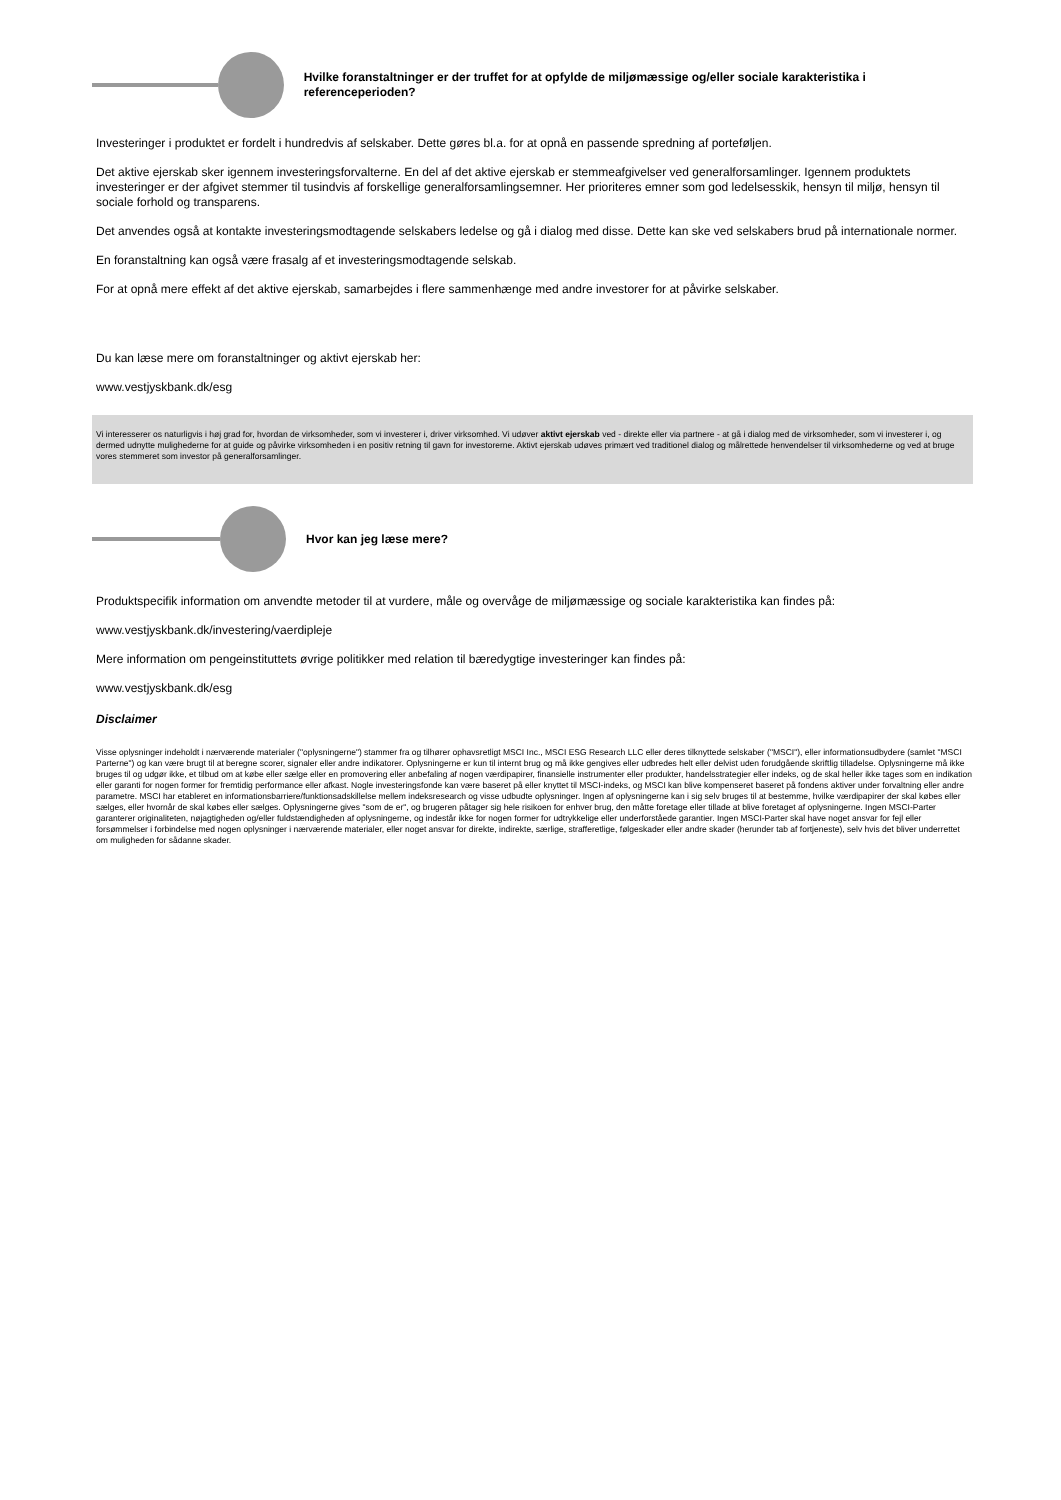Hvilke foranstaltninger er der truffet for at opfylde de miljømæssige og/eller sociale karakteristika i referenceperioden?
Investeringer i produktet er fordelt i hundredvis af selskaber. Dette gøres bl.a. for at opnå en passende spredning af porteføljen.
Det aktive ejerskab sker igennem investeringsforvalterne. En del af det aktive ejerskab er stemmeafgivelser ved generalforsamlinger. Igennem produktets investeringer er der afgivet stemmer til tusindvis af forskellige generalforsamlingsemner. Her prioriteres emner som god ledelsesskik, hensyn til miljø, hensyn til sociale forhold og transparens.
Det anvendes også at kontakte investeringsmodtagende selskabers ledelse og gå i dialog med disse. Dette kan ske ved selskabers brud på internationale normer.
En foranstaltning kan også være frasalg af et investeringsmodtagende selskab.
For at opnå mere effekt af det aktive ejerskab, samarbejdes i flere sammenhænge med andre investorer for at påvirke selskaber.
Du kan læse mere om foranstaltninger og aktivt ejerskab her:
www.vestjyskbank.dk/esg
Vi interesserer os naturligvis i høj grad for, hvordan de virksomheder, som vi investerer i, driver virksomhed. Vi udøver aktivt ejerskab ved - direkte eller via partnere - at gå i dialog med de virksomheder, som vi investerer i, og dermed udnytte mulighederne for at guide og påvirke virksomheden i en positiv retning til gavn for investorerne. Aktivt ejerskab udøves primært ved traditionel dialog og målrettede henvendelser til virksomhederne og ved at bruge vores stemmeret som investor på generalforsamlinger.
Hvor kan jeg læse mere?
Produktspecifik information om anvendte metoder til at vurdere, måle og overvåge de miljømæssige og sociale karakteristika kan findes på:
www.vestjyskbank.dk/investering/vaerdipleje
Mere information om pengeinstituttets øvrige politikker med relation til bæredygtige investeringer kan findes på:
www.vestjyskbank.dk/esg
Disclaimer
Visse oplysninger indeholdt i nærværende materialer ("oplysningerne") stammer fra og tilhører ophavsretligt MSCI Inc., MSCI ESG Research LLC eller deres tilknyttede selskaber ("MSCI"), eller informationsudbydere (samlet "MSCI Parterne") og kan være brugt til at beregne scorer, signaler eller andre indikatorer. Oplysningerne er kun til internt brug og må ikke gengives eller udbredes helt eller delvist uden forudgående skriftlig tilladelse. Oplysningerne må ikke bruges til og udgør ikke, et tilbud om at købe eller sælge eller en promovering eller anbefaling af nogen værdipapirer, finansielle instrumenter eller produkter, handelsstrategier eller indeks, og de skal heller ikke tages som en indikation eller garanti for nogen former for fremtidig performance eller afkast. Nogle investeringsfonde kan være baseret på eller knyttet til MSCI-indeks, og MSCI kan blive kompenseret baseret på fondens aktiver under forvaltning eller andre parametre. MSCI har etableret en informationsbarriere/funktionsadskillelse mellem indeksresearch og visse udbudte oplysninger. Ingen af oplysningerne kan i sig selv bruges til at bestemme, hvilke værdipapirer der skal købes eller sælges, eller hvornår de skal købes eller sælges. Oplysningerne gives "som de er", og brugeren påtager sig hele risikoen for enhver brug, den måtte foretage eller tillade at blive foretaget af oplysningerne. Ingen MSCI-Parter garanterer originaliteten, nøjagtigheden og/eller fuldstændigheden af oplysningerne, og indestår ikke for nogen former for udtrykkelige eller underforståede garantier. Ingen MSCI-Parter skal have noget ansvar for fejl eller forsømmelser i forbindelse med nogen oplysninger i nærværende materialer, eller noget ansvar for direkte, indirekte, særlige, strafferetlige, følgeskader eller andre skader (herunder tab af fortjeneste), selv hvis det bliver underrettet om muligheden for sådanne skader.